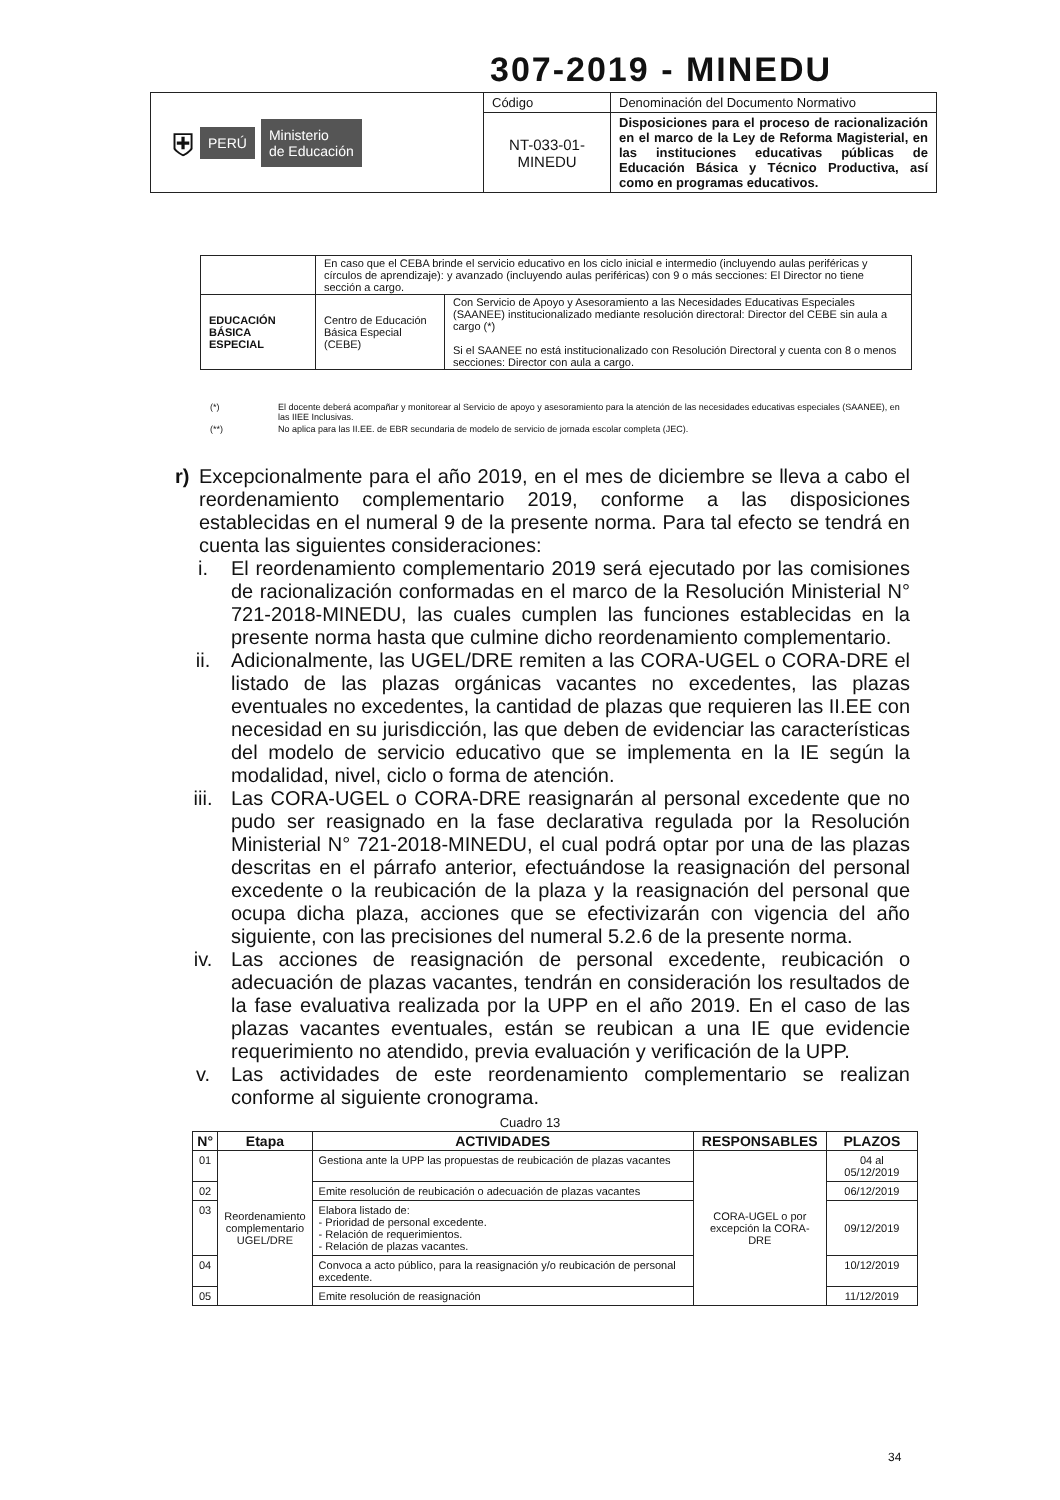307-2019 - MINEDU
| ⛨ PERÚ Ministerio de Educación | Código | Denominación del Documento Normativo |
| | NT-033-01- MINEDU | Disposiciones para el proceso de racionalización en el marco de la Ley de Reforma Magisterial, en las instituciones educativas públicas de Educación Básica y Técnico Productiva, así como en programas educativos. |
| | En caso que el CEBA brinde el servicio educativo en los ciclo inicial e intermedio (incluyendo aulas periféricas y círculos de aprendizaje): y avanzado (incluyendo aulas periféricas) con 9 o más secciones: El Director no tiene sección a cargo. | |
| EDUCACIÓN BÁSICA ESPECIAL | Centro de Educación Básica Especial (CEBE) | Con Servicio de Apoyo y Asesoramiento a las Necesidades Educativas Especiales (SAANEE) institucionalizado mediante resolución directoral: Director del CEBE sin aula a cargo (*) Si el SAANEE no está institucionalizado con Resolución Directoral y cuenta con 8 o menos secciones: Director con aula a cargo. |
(*) El docente deberá acompañar y monitorear al Servicio de apoyo y asesoramiento para la atención de las necesidades educativas especiales (SAANEE), en las IIEE Inclusivas.
(**) No aplica para las II.EE. de EBR secundaria de modelo de servicio de jornada escolar completa (JEC).
r) Excepcionalmente para el año 2019, en el mes de diciembre se lleva a cabo el reordenamiento complementario 2019, conforme a las disposiciones establecidas en el numeral 9 de la presente norma. Para tal efecto se tendrá en cuenta las siguientes consideraciones:
i. El reordenamiento complementario 2019 será ejecutado por las comisiones de racionalización conformadas en el marco de la Resolución Ministerial N° 721-2018-MINEDU, las cuales cumplen las funciones establecidas en la presente norma hasta que culmine dicho reordenamiento complementario.
ii. Adicionalmente, las UGEL/DRE remiten a las CORA-UGEL o CORA-DRE el listado de las plazas orgánicas vacantes no excedentes, las plazas eventuales no excedentes, la cantidad de plazas que requieren las II.EE con necesidad en su jurisdicción, las que deben de evidenciar las características del modelo de servicio educativo que se implementa en la IE según la modalidad, nivel, ciclo o forma de atención.
iii. Las CORA-UGEL o CORA-DRE reasignarán al personal excedente que no pudo ser reasignado en la fase declarativa regulada por la Resolución Ministerial N° 721-2018-MINEDU, el cual podrá optar por una de las plazas descritas en el párrafo anterior, efectuándose la reasignación del personal excedente o la reubicación de la plaza y la reasignación del personal que ocupa dicha plaza, acciones que se efectivizarán con vigencia del año siguiente, con las precisiones del numeral 5.2.6 de la presente norma.
iv. Las acciones de reasignación de personal excedente, reubicación o adecuación de plazas vacantes, tendrán en consideración los resultados de la fase evaluativa realizada por la UPP en el año 2019. En el caso de las plazas vacantes eventuales, están se reubican a una IE que evidencie requerimiento no atendido, previa evaluación y verificación de la UPP.
v. Las actividades de este reordenamiento complementario se realizan conforme al siguiente cronograma.
Cuadro 13
| N° | Etapa | ACTIVIDADES | RESPONSABLES | PLAZOS |
| --- | --- | --- | --- | --- |
| 01 | Reordenamiento complementario UGEL/DRE | Gestiona ante la UPP las propuestas de reubicación de plazas vacantes | CORA-UGEL o por excepción la CORA-DRE | 04 al 05/12/2019 |
| 02 | | Emite resolución de reubicación o adecuación de plazas vacantes | | 06/12/2019 |
| 03 | | Elabora listado de: - Prioridad de personal excedente. - Relación de requerimientos. - Relación de plazas vacantes. | | 09/12/2019 |
| 04 | | Convoca a acto público, para la reasignación y/o reubicación de personal excedente. | | 10/12/2019 |
| 05 | | Emite resolución de reasignación | | 11/12/2019 |
34